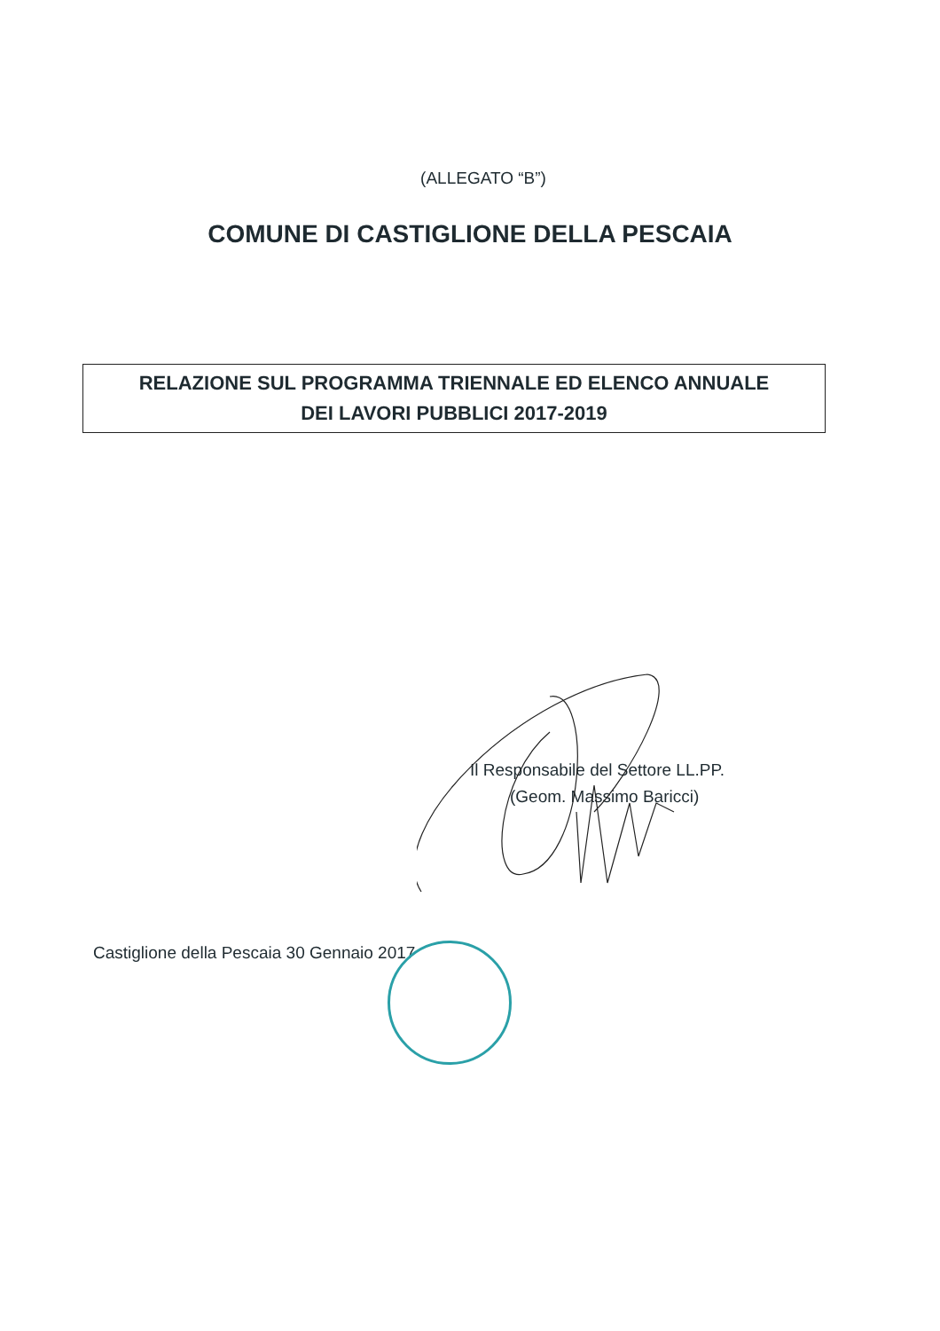(ALLEGATO “B”)
COMUNE DI CASTIGLIONE DELLA PESCAIA
RELAZIONE SUL PROGRAMMA TRIENNALE ED ELENCO ANNUALE
DEI LAVORI PUBBLICI 2017-2019
Il Responsabile del Settore LL.PP.
(Geom. Massimo Baricci)
Castiglione della Pescaia 30 Gennaio 2017